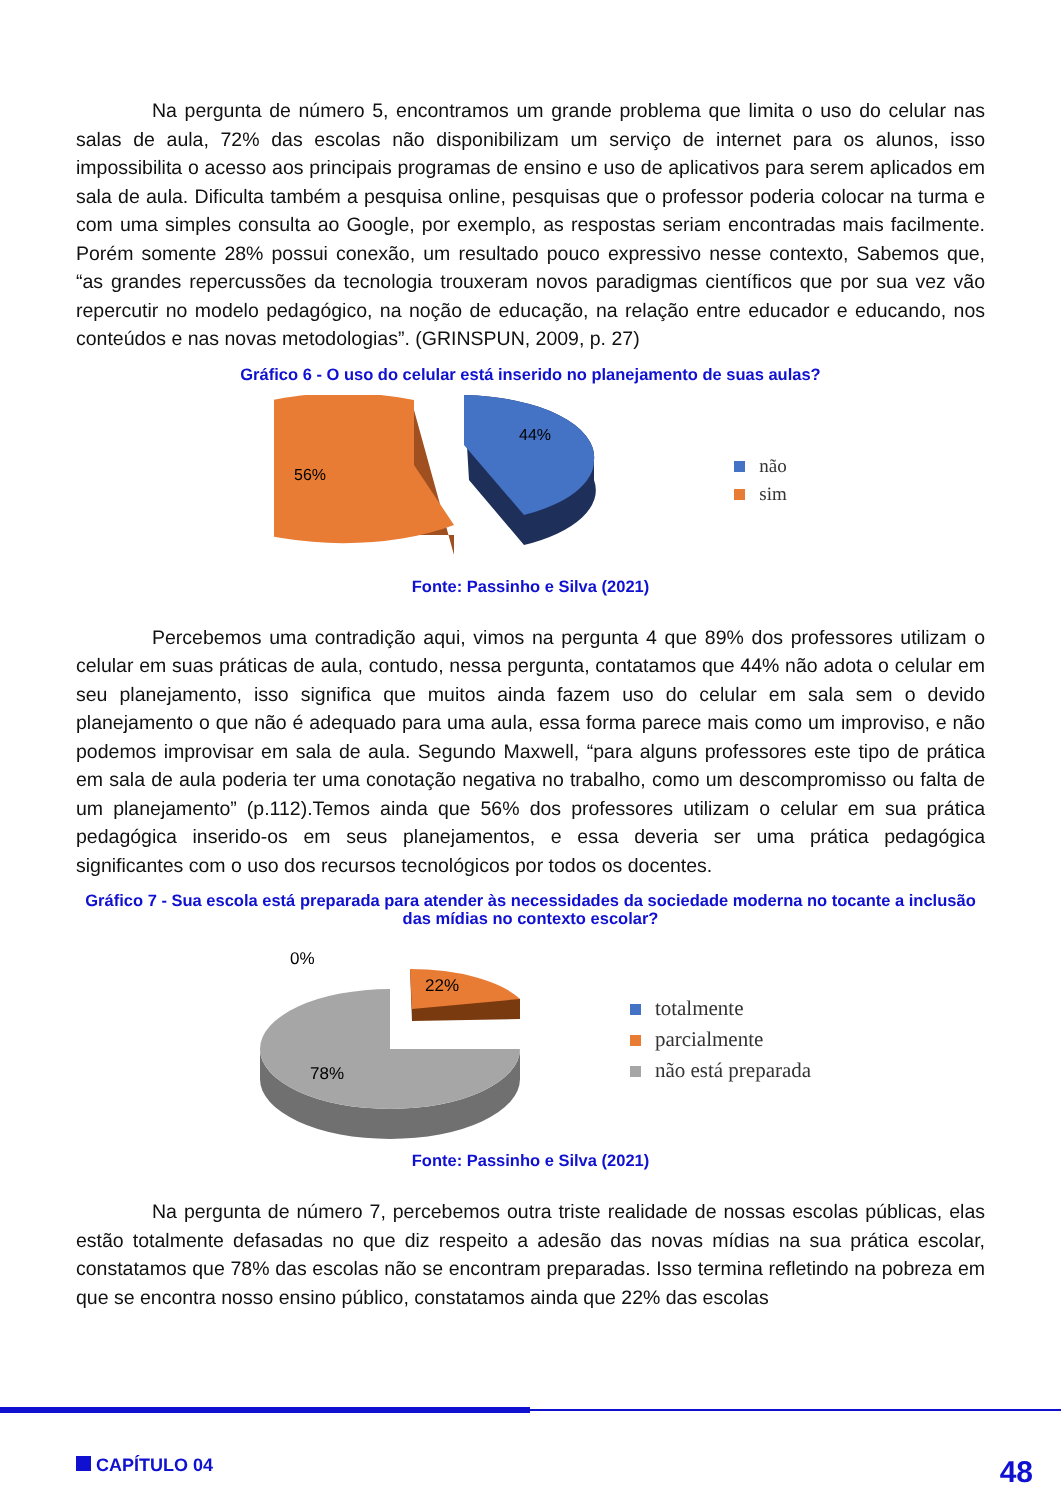Na pergunta de número 5, encontramos um grande problema que limita o uso do celular nas salas de aula, 72% das escolas não disponibilizam um serviço de internet para os alunos, isso impossibilita o acesso aos principais programas de ensino e uso de aplicativos para serem aplicados em sala de aula. Dificulta também a pesquisa online, pesquisas que o professor poderia colocar na turma e com uma simples consulta ao Google, por exemplo, as respostas seriam encontradas mais facilmente. Porém somente 28% possui conexão, um resultado pouco expressivo nesse contexto, Sabemos que, “as grandes repercussões da tecnologia trouxeram novos paradigmas científicos que por sua vez vão repercutir no modelo pedagógico, na noção de educação, na relação entre educador e educando, nos conteúdos e nas novas metodologias”. (GRINSPUN, 2009, p. 27)
Gráfico 6 - O uso do celular está inserido no planejamento de suas aulas?
56%
44%
não
sim
Fonte: Passinho e Silva (2021)
Percebemos uma contradição aqui, vimos na pergunta 4 que 89% dos professores utilizam o celular em suas práticas de aula, contudo, nessa pergunta, contatamos que 44% não adota o celular em seu planejamento, isso significa que muitos ainda fazem uso do celular em sala sem o devido planejamento o que não é adequado para uma aula, essa forma parece mais como um improviso, e não podemos improvisar em sala de aula. Segundo Maxwell, “para alguns professores este tipo de prática em sala de aula poderia ter uma conotação negativa no trabalho, como um descompromisso ou falta de um planejamento” (p.112).Temos ainda que 56% dos professores utilizam o celular em sua prática pedagógica inserido-os em seus planejamentos, e essa deveria ser uma prática pedagógica significantes com o uso dos recursos tecnológicos por todos os docentes.
Gráfico 7 - Sua escola está preparada para atender às necessidades da sociedade moderna no tocante a inclusão das mídias no contexto escolar?
0%
22%
78%
totalmente
parcialmente
não está preparada
Fonte: Passinho e Silva (2021)
Na pergunta de número 7, percebemos outra triste realidade de nossas escolas públicas, elas estão totalmente defasadas no que diz respeito a adesão das novas mídias na sua prática escolar, constatamos que 78% das escolas não se encontram preparadas. Isso termina refletindo na pobreza em que se encontra nosso ensino público, constatamos ainda que 22% das escolas
CAPÍTULO 04 48